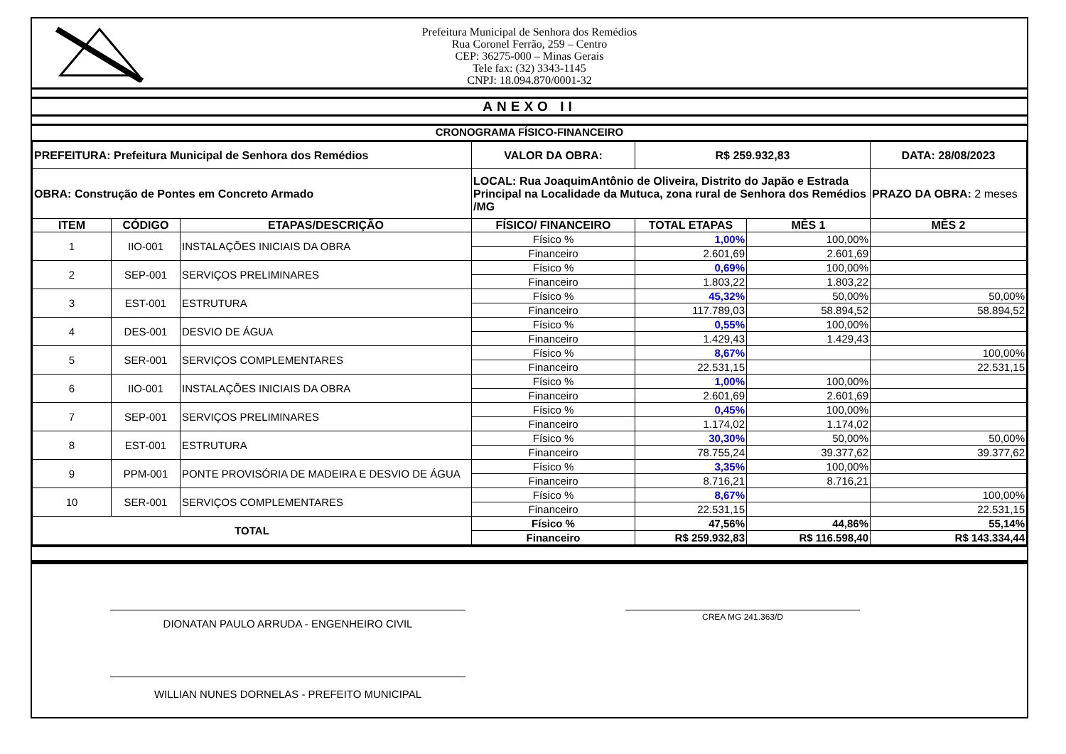Prefeitura Municipal de Senhora dos Remédios
Rua Coronel Ferrão, 259 – Centro
CEP: 36275-000 – Minas Gerais
Tele fax: (32) 3343-1145
CNPJ: 18.094.870/0001-32
ANEXO II
CRONOGRAMA FÍSICO-FINANCEIRO
| PREFEITURA: Prefeitura Municipal de Senhora dos Remédios | | | VALOR DA OBRA: | R$ 259.932,83 | | DATA: 28/08/2023 |
| OBRA: Construção de Pontes em Concreto Armado | | | LOCAL: Rua JoaquimAntônio de Oliveira, Distrito do Japão e Estrada Principal na Localidade da Mutuca, zona rural de Senhora dos Remédios /MG | | | PRAZO DA OBRA: 2 meses |
| ITEM | CÓDIGO | ETAPAS/DESCRIÇÃO | FÍSICO/ FINANCEIRO | TOTAL ETAPAS | MÊS 1 | MÊS 2 |
| 1 | IIO-001 | INSTALAÇÕES INICIAIS DA OBRA | Físico % | 1,00% | 100,00% | |
| | | | Financeiro | 2.601,69 | 2.601,69 | |
| 2 | SEP-001 | SERVIÇOS PRELIMINARES | Físico % | 0,69% | 100,00% | |
| | | | Financeiro | 1.803,22 | 1.803,22 | |
| 3 | EST-001 | ESTRUTURA | Físico % | 45,32% | 50,00% | 50,00% |
| | | | Financeiro | 117.789,03 | 58.894,52 | 58.894,52 |
| 4 | DES-001 | DESVIO DE ÁGUA | Físico % | 0,55% | 100,00% | |
| | | | Financeiro | 1.429,43 | 1.429,43 | |
| 5 | SER-001 | SERVIÇOS COMPLEMENTARES | Físico % | 8,67% | | 100,00% |
| | | | Financeiro | 22.531,15 | | 22.531,15 |
| 6 | IIO-001 | INSTALAÇÕES INICIAIS DA OBRA | Físico % | 1,00% | 100,00% | |
| | | | Financeiro | 2.601,69 | 2.601,69 | |
| 7 | SEP-001 | SERVIÇOS PRELIMINARES | Físico % | 0,45% | 100,00% | |
| | | | Financeiro | 1.174,02 | 1.174,02 | |
| 8 | EST-001 | ESTRUTURA | Físico % | 30,30% | 50,00% | 50,00% |
| | | | Financeiro | 78.755,24 | 39.377,62 | 39.377,62 |
| 9 | PPM-001 | PONTE PROVISÓRIA DE MADEIRA E DESVIO DE ÁGUA | Físico % | 3,35% | 100,00% | |
| | | | Financeiro | 8.716,21 | 8.716,21 | |
| 10 | SER-001 | SERVIÇOS COMPLEMENTARES | Físico % | 8,67% | | 100,00% |
| | | | Financeiro | 22.531,15 | | 22.531,15 |
| TOTAL | | | Físico % | 47,56% | 44,86% | 55,14% |
| | | | Financeiro | R$ 259.932,83 | R$ 116.598,40 | R$ 143.334,44 |
DIONATAN PAULO ARRUDA - ENGENHEIRO CIVIL CREA MG 241.363/D
WILLIAN NUNES DORNELAS - PREFEITO MUNICIPAL